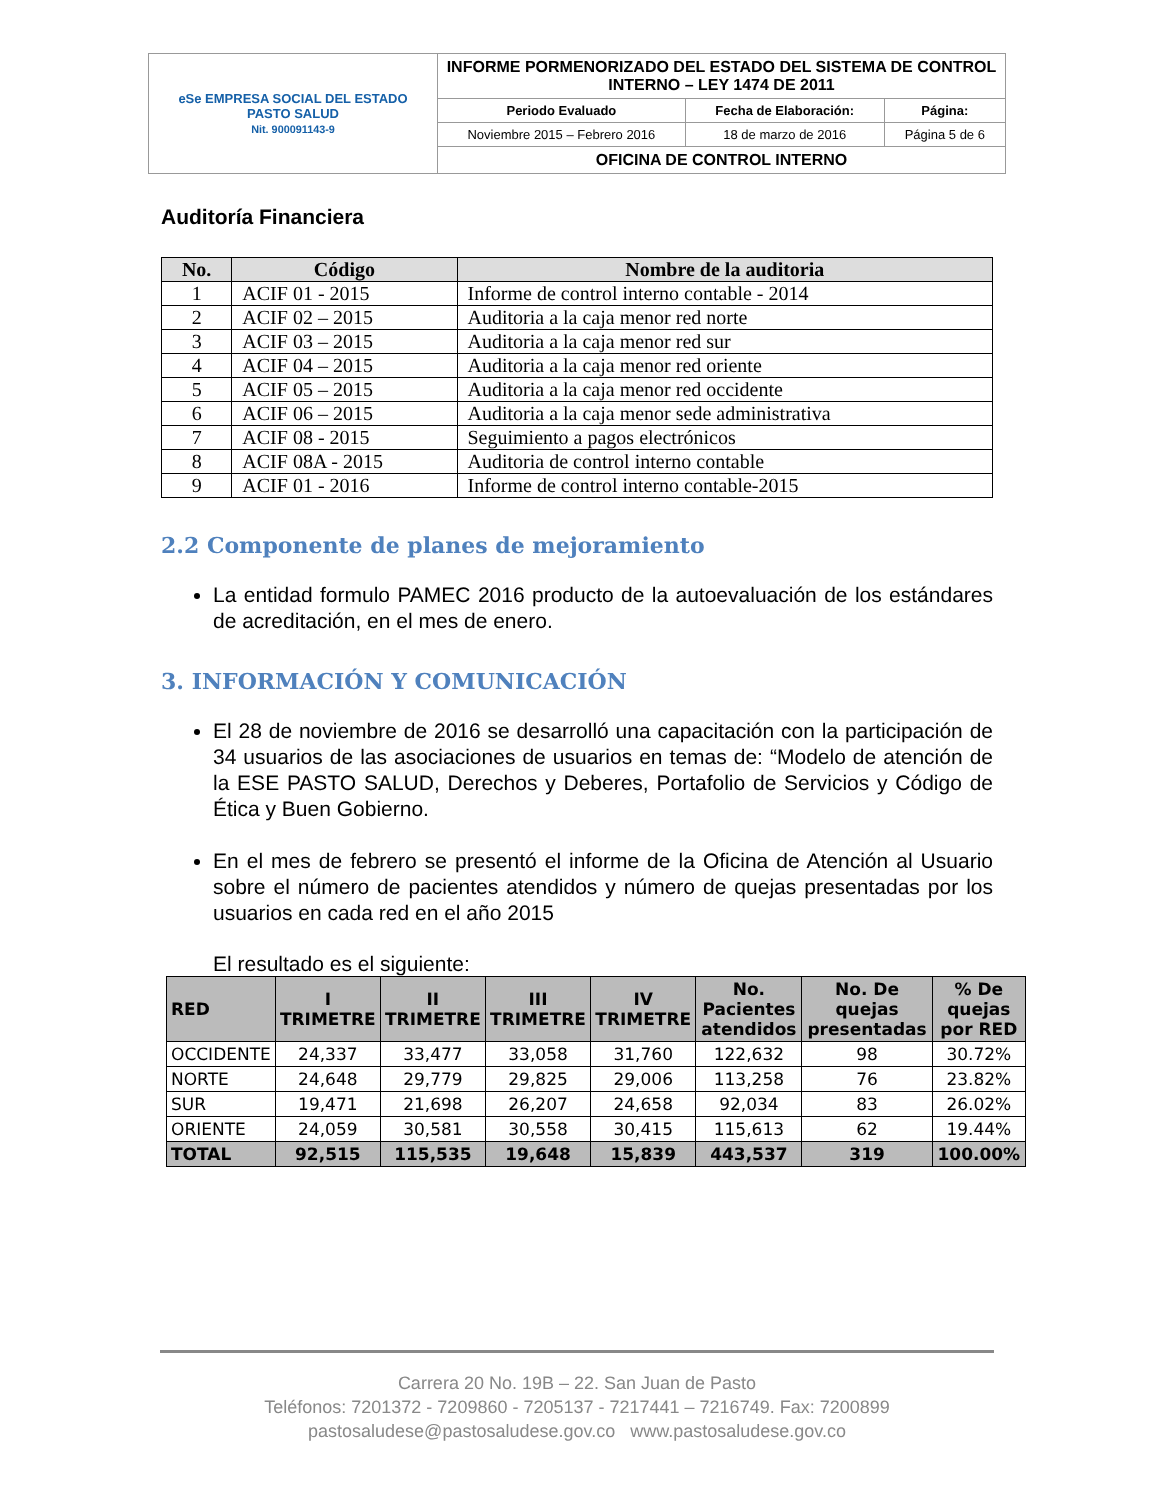| eSe EMPRESA SOCIAL DEL ESTADO PASTO SALUD Nit. 900091143-9 | INFORME PORMENORIZADO DEL ESTADO DEL SISTEMA DE CONTROL INTERNO – LEY 1474 DE 2011 | | |
| | Periodo Evaluado | Fecha de Elaboración: | Página: |
| | Noviembre 2015 – Febrero 2016 | 18 de marzo de 2016 | Página 5 de 6 |
| | OFICINA DE CONTROL INTERNO | | |
Auditoría Financiera
| No. | Código | Nombre de la auditoria |
| --- | --- | --- |
| 1 | ACIF 01 - 2015 | Informe de control interno contable - 2014 |
| 2 | ACIF 02 – 2015 | Auditoria a la caja menor red norte |
| 3 | ACIF 03 – 2015 | Auditoria a la caja menor red sur |
| 4 | ACIF 04 – 2015 | Auditoria a la caja menor red oriente |
| 5 | ACIF 05 – 2015 | Auditoria a la caja menor red occidente |
| 6 | ACIF 06 – 2015 | Auditoria a la caja menor sede administrativa |
| 7 | ACIF 08 - 2015 | Seguimiento a pagos electrónicos |
| 8 | ACIF 08A - 2015 | Auditoria de control interno contable |
| 9 | ACIF 01 - 2016 | Informe de control interno contable-2015 |
2.2 Componente de planes de mejoramiento
La entidad formulo PAMEC 2016 producto de la autoevaluación de los estándares de acreditación, en el mes de enero.
3. INFORMACIÓN Y COMUNICACIÓN
El 28 de noviembre de 2016 se desarrolló una capacitación con la participación de 34 usuarios de las asociaciones de usuarios en temas de: “Modelo de atención de la ESE PASTO SALUD, Derechos y Deberes, Portafolio de Servicios y Código de Ética y Buen Gobierno.
En el mes de febrero se presentó el informe de la Oficina de Atención al Usuario sobre el número de pacientes atendidos y número de quejas presentadas por los usuarios en cada red en el año 2015
El resultado es el siguiente:
| RED | I TRIMETRE | II TRIMETRE | III TRIMETRE | IV TRIMETRE | No. Pacientes atendidos | No. De quejas presentadas | % De quejas por RED |
| --- | --- | --- | --- | --- | --- | --- | --- |
| OCCIDENTE | 24,337 | 33,477 | 33,058 | 31,760 | 122,632 | 98 | 30.72% |
| NORTE | 24,648 | 29,779 | 29,825 | 29,006 | 113,258 | 76 | 23.82% |
| SUR | 19,471 | 21,698 | 26,207 | 24,658 | 92,034 | 83 | 26.02% |
| ORIENTE | 24,059 | 30,581 | 30,558 | 30,415 | 115,613 | 62 | 19.44% |
| TOTAL | 92,515 | 115,535 | 19,648 | 15,839 | 443,537 | 319 | 100.00% |
Carrera 20 No. 19B – 22. San Juan de Pasto
Teléfonos: 7201372 - 7209860 - 7205137 - 7217441 – 7216749. Fax: 7200899
pastosaludese@pastosaludese.gov.co www.pastosaludese.gov.co